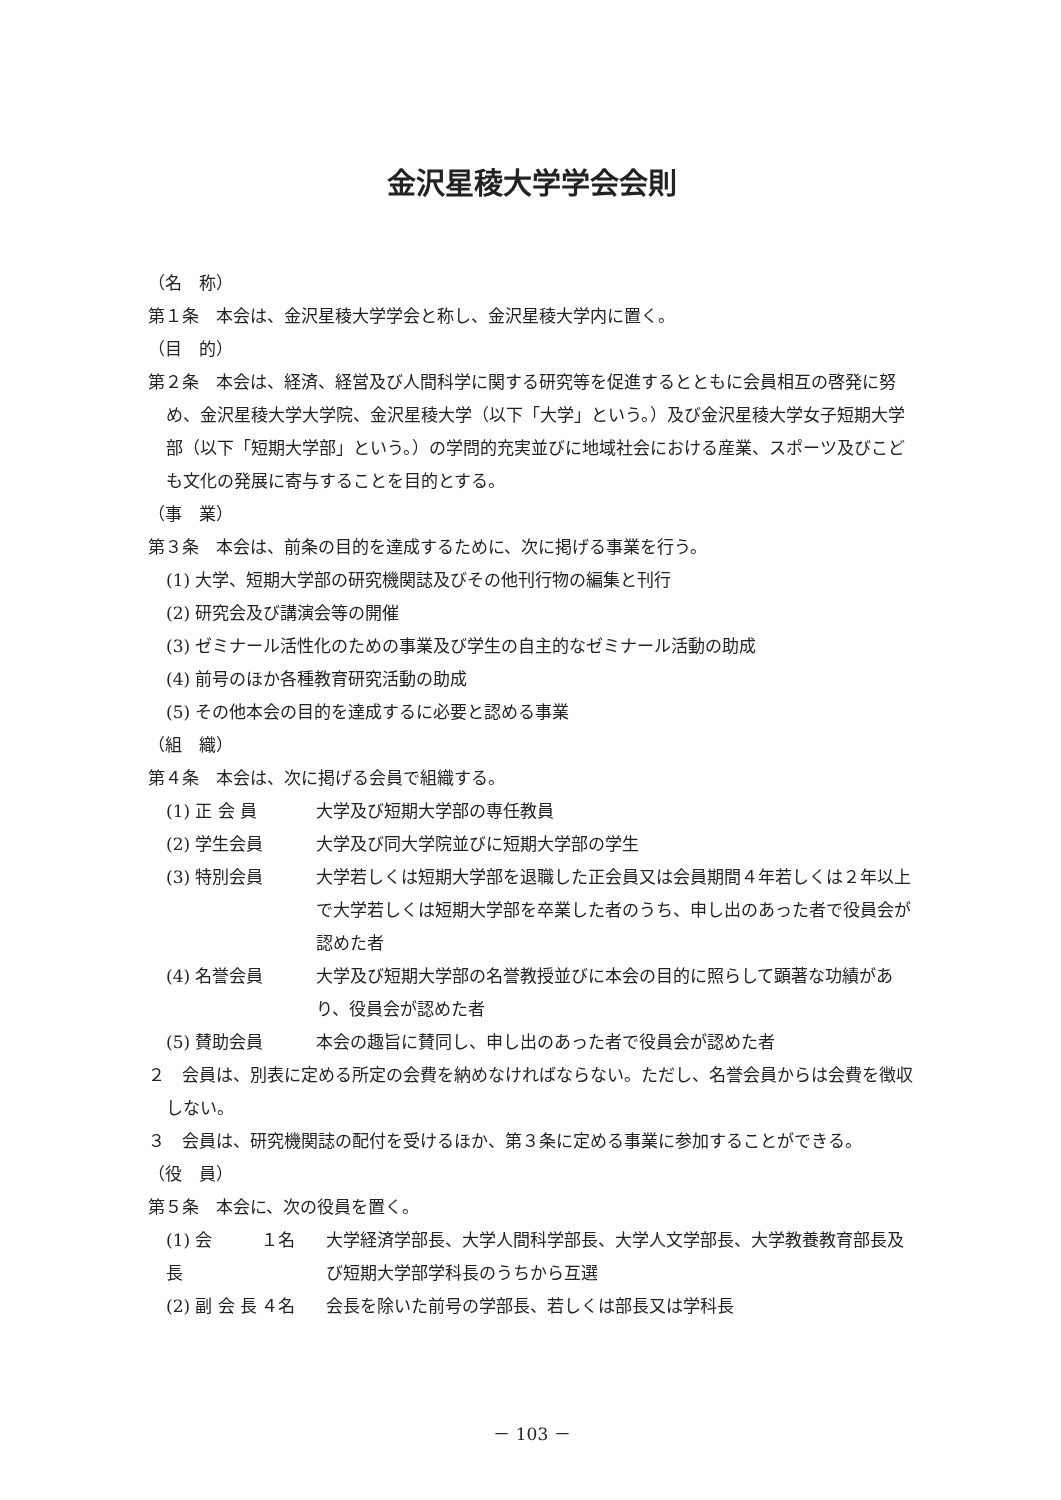金沢星稜大学学会会則
（名　称）
第１条　本会は、金沢星稜大学学会と称し、金沢星稜大学内に置く。
（目　的）
第２条　本会は、経済、経営及び人間科学に関する研究等を促進するとともに会員相互の啓発に努め、金沢星稜大学大学院、金沢星稜大学（以下「大学」という。）及び金沢星稜大学女子短期大学部（以下「短期大学部」という。）の学問的充実並びに地域社会における産業、スポーツ及びこども文化の発展に寄与することを目的とする。
（事　業）
第３条　本会は、前条の目的を達成するために、次に掲げる事業を行う。
(1) 大学、短期大学部の研究機関誌及びその他刊行物の編集と刊行
(2) 研究会及び講演会等の開催
(3) ゼミナール活性化のための事業及び学生の自主的なゼミナール活動の助成
(4) 前号のほか各種教育研究活動の助成
(5) その他本会の目的を達成するに必要と認める事業
（組　織）
第４条　本会は、次に掲げる会員で組織する。
(1) 正 会 員 大学及び短期大学部の専任教員
(2) 学生会員 大学及び同大学院並びに短期大学部の学生
(3) 特別会員 大学若しくは短期大学部を退職した正会員又は会員期間４年若しくは２年以上で大学若しくは短期大学部を卒業した者のうち、申し出のあった者で役員会が認めた者
(4) 名誉会員 大学及び短期大学部の名誉教授並びに本会の目的に照らして顕著な功績があり、役員会が認めた者
(5) 賛助会員 本会の趣旨に賛同し、申し出のあった者で役員会が認めた者
２　会員は、別表に定める所定の会費を納めなければならない。ただし、名誉会員からは会費を徴収しない。
３　会員は、研究機関誌の配付を受けるほか、第３条に定める事業に参加することができる。
（役　員）
第５条　本会に、次の役員を置く。
(1) 会　　長 １名 大学経済学部長、大学人間科学部長、大学人文学部長、大学教養教育部長及び短期大学部学科長のうちから互選
(2) 副 会 長 ４名 会長を除いた前号の学部長、若しくは部長又は学科長
－ 103 －